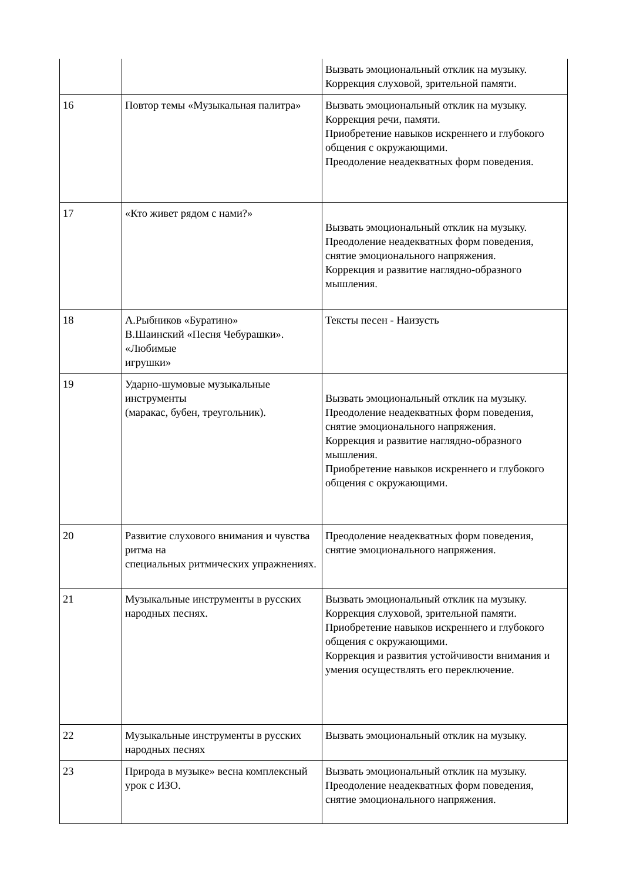| | | Вызвать эмоциональный отклик на музыку. Коррекция слуховой, зрительной памяти. |
| 16 | Повтор темы «Музыкальная палитра» | Вызвать эмоциональный отклик на музыку. Коррекция речи, памяти. Приобретение навыков искреннего и глубокого общения с окружающими. Преодоление неадекватных форм поведения. |
| 17 | «Кто живет рядом с нами?» | Вызвать эмоциональный отклик на музыку. Преодоление неадекватных форм поведения, снятие эмоционального напряжения. Коррекция и развитие наглядно-образного мышления. |
| 18 | А.Рыбников «Буратино» В.Шаинский «Песня Чебурашки». «Любимые игрушки» | Тексты песен - Наизусть |
| 19 | Ударно-шумовые музыкальные инструменты (маракас, бубен, треугольник). | Вызвать эмоциональный отклик на музыку. Преодоление неадекватных форм поведения, снятие эмоционального напряжения. Коррекция и развитие наглядно-образного мышления. Приобретение навыков искреннего и глубокого общения с окружающими. |
| 20 | Развитие слухового внимания и чувства ритма на специальных ритмических упражнениях. | Преодоление неадекватных форм поведения, снятие эмоционального напряжения. |
| 21 | Музыкальные инструменты в русских народных песнях. | Вызвать эмоциональный отклик на музыку. Коррекция слуховой, зрительной памяти. Приобретение навыков искреннего и глубокого общения с окружающими. Коррекция и развития устойчивости внимания и умения осуществлять его переключение. |
| 22 | Музыкальные инструменты в русских народных песнях | Вызвать эмоциональный отклик на музыку. |
| 23 | Природа в музыке» весна комплексный урок с ИЗО. | Вызвать эмоциональный отклик на музыку. Преодоление неадекватных форм поведения, снятие эмоционального напряжения. |